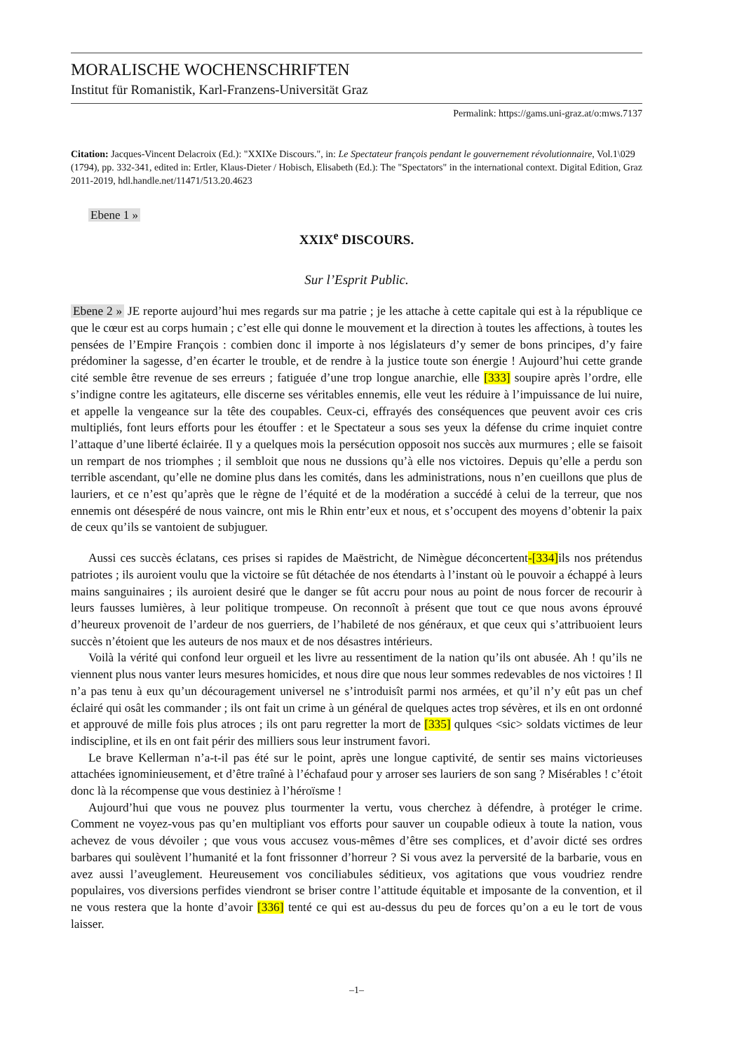MORALISCHE WOCHENSCHRIFTEN
Institut für Romanistik, Karl-Franzens-Universität Graz
Permalink: https://gams.uni-graz.at/o:mws.7137
Citation: Jacques-Vincent Delacroix (Ed.): "XXIXe Discours.", in: Le Spectateur françois pendant le gouvernement révolutionnaire, Vol.1\029 (1794), pp. 332-341, edited in: Ertler, Klaus-Dieter / Hobisch, Elisabeth (Ed.): The "Spectators" in the international context. Digital Edition, Graz 2011-2019, hdl.handle.net/11471/513.20.4623
Ebene 1 »
XXIX<sup>e</sup> DISCOURS.
Sur l’Esprit Public.
Ebene 2 » JE reporte aujourd’hui mes regards sur ma patrie ; je les attache à cette capitale qui est à la république ce que le cœur est au corps humain ; c’est elle qui donne le mouvement et la direction à toutes les affections, à toutes les pensées de l’Empire François : combien donc il importe à nos législateurs d’y semer de bons principes, d’y faire prédominer la sagesse, d’en écarter le trouble, et de rendre à la justice toute son énergie ! Aujourd’hui cette grande cité semble être revenue de ses erreurs ; fatiguée d’une trop longue anarchie, elle [333] soupire après l’ordre, elle s’indigne contre les agitateurs, elle discerne ses véritables ennemis, elle veut les réduire à l’impuissance de lui nuire, et appelle la vengeance sur la tête des coupables. Ceux-ci, effrayés des conséquences que peuvent avoir ces cris multipliés, font leurs efforts pour les étouffer : et le Spectateur a sous ses yeux la défense du crime inquiet contre l’attaque d’une liberté éclairée. Il y a quelques mois la persécution opposoit nos succès aux murmures ; elle se faisoit un rempart de nos triomphes ; il sembloit que nous ne dussions qu’à elle nos victoires. Depuis qu’elle a perdu son terrible ascendant, qu’elle ne domine plus dans les comités, dans les administrations, nous n’en cueillons que plus de lauriers, et ce n’est qu’après que le règne de l’équité et de la modération a succédé à celui de la terreur, que nos ennemis ont désespéré de nous vaincre, ont mis le Rhin entr’eux et nous, et s’occupent des moyens d’obtenir la paix de ceux qu’ils se vantoient de subjuguer.
Aussi ces succès éclatans, ces prises si rapides de Maëstricht, de Nimègue déconcertent-[334] ils nos prétendus patriotes ; ils auroient voulu que la victoire se fût détachée de nos étendarts à l’instant où le pouvoir a échappé à leurs mains sanguinaires ; ils auroient desiré que le danger se fût accru pour nous au point de nous forcer de recourir à leurs fausses lumières, à leur politique trompeuse. On reconnoît à présent que tout ce que nous avons éprouvé d’heureux provenoit de l’ardeur de nos guerriers, de l’habileté de nos généraux, et que ceux qui s’attribuoient leurs succès n’étoient que les auteurs de nos maux et de nos désastres intérieurs.
Voilà la vérité qui confond leur orgueil et les livre au ressentiment de la nation qu’ils ont abusée. Ah ! qu’ils ne viennent plus nous vanter leurs mesures homicides, et nous dire que nous leur sommes redevables de nos victoires ! Il n’a pas tenu à eux qu’un découragement universel ne s’introduisît parmi nos armées, et qu’il n’y eût pas un chef éclairé qui osât les commander ; ils ont fait un crime à un général de quelques actes trop sévères, et ils en ont ordonné et approuvé de mille fois plus atroces ; ils ont paru regretter la mort de [335] qulques <sic> soldats victimes de leur indiscipline, et ils en ont fait périr des milliers sous leur instrument favori.
Le brave Kellerman n’a-t-il pas été sur le point, après une longue captivité, de sentir ses mains victorieuses attachées ignominieusement, et d’être traîné à l’échafaud pour y arroser ses lauriers de son sang ? Misérables ! c’étoit donc là la récompense que vous destiniez à l’héroïsme !
Aujourd’hui que vous ne pouvez plus tourmenter la vertu, vous cherchez à défendre, à protéger le crime. Comment ne voyez-vous pas qu’en multipliant vos efforts pour sauver un coupable odieux à toute la nation, vous achevez de vous dévoiler ; que vous vous accusez vous-mêmes d’être ses complices, et d’avoir dicté ses ordres barbares qui soulèvent l’humanité et la font frissonner d’horreur ? Si vous avez la perversité de la barbarie, vous en avez aussi l’aveuglement. Heureusement vos conciliabules séditieux, vos agitations que vous voudriez rendre populaires, vos diversions perfides viendront se briser contre l’attitude équitable et imposante de la convention, et il ne vous restera que la honte d’avoir [336] tenté ce qui est au-dessus du peu de forces qu’on a eu le tort de vous laisser.
–1–